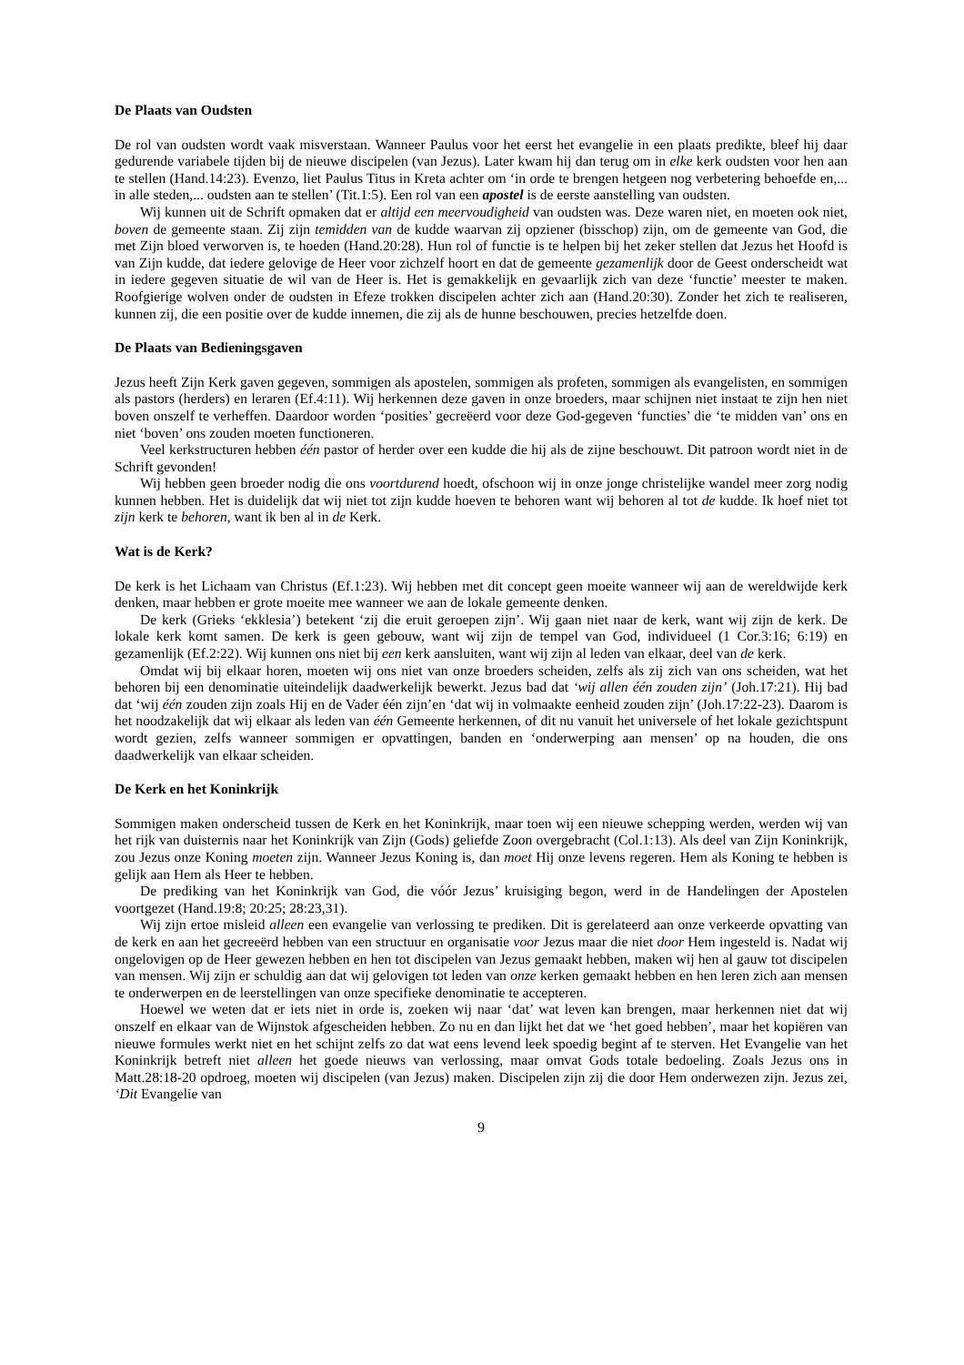De Plaats van Oudsten
De rol van oudsten wordt vaak misverstaan. Wanneer Paulus voor het eerst het evangelie in een plaats predikte, bleef hij daar gedurende variabele tijden bij de nieuwe discipelen (van Jezus). Later kwam hij dan terug om in elke kerk oudsten voor hen aan te stellen (Hand.14:23). Evenzo, liet Paulus Titus in Kreta achter om ‘in orde te brengen hetgeen nog verbetering behoefde en,... in alle steden,... oudsten aan te stellen’ (Tit.1:5). Een rol van een apostel is de eerste aanstelling van oudsten.
Wij kunnen uit de Schrift opmaken dat er altijd een meervoudigheid van oudsten was. Deze waren niet, en moeten ook niet, boven de gemeente staan. Zij zijn temidden van de kudde waarvan zij opziener (bisschop) zijn, om de gemeente van God, die met Zijn bloed verworven is, te hoeden (Hand.20:28). Hun rol of functie is te helpen bij het zeker stellen dat Jezus het Hoofd is van Zijn kudde, dat iedere gelovige de Heer voor zichzelf hoort en dat de gemeente gezamenlijk door de Geest onderscheidt wat in iedere gegeven situatie de wil van de Heer is. Het is gemakkelijk en gevaarlijk zich van deze ‘functie’ meester te maken. Roofgierige wolven onder de oudsten in Efeze trokken discipelen achter zich aan (Hand.20:30). Zonder het zich te realiseren, kunnen zij, die een positie over de kudde innemen, die zij als de hunne beschouwen, precies hetzelfde doen.
De Plaats van Bedieningsgaven
Jezus heeft Zijn Kerk gaven gegeven, sommigen als apostelen, sommigen als profeten, sommigen als evangelisten, en sommigen als pastors (herders) en leraren (Ef.4:11). Wij herkennen deze gaven in onze broeders, maar schijnen niet instaat te zijn hen niet boven onszelf te verheffen. Daardoor worden ‘posities’ gecreëerd voor deze God-gegeven ‘functies’ die ‘te midden van’ ons en niet ‘boven’ ons zouden moeten functioneren.
Veel kerkstructuren hebben één pastor of herder over een kudde die hij als de zijne beschouwt. Dit patroon wordt niet in de Schrift gevonden!
Wij hebben geen broeder nodig die ons voortdurend hoedt, ofschoon wij in onze jonge christelijke wandel meer zorg nodig kunnen hebben. Het is duidelijk dat wij niet tot zijn kudde hoeven te behoren want wij behoren al tot de kudde. Ik hoef niet tot zijn kerk te behoren, want ik ben al in de Kerk.
Wat is de Kerk?
De kerk is het Lichaam van Christus (Ef.1:23). Wij hebben met dit concept geen moeite wanneer wij aan de wereldwijde kerk denken, maar hebben er grote moeite mee wanneer we aan de lokale gemeente denken.
De kerk (Grieks ‘ekklesia’) betekent ‘zij die eruit geroepen zijn’. Wij gaan niet naar de kerk, want wij zijn de kerk. De lokale kerk komt samen. De kerk is geen gebouw, want wij zijn de tempel van God, individueel (1 Cor.3:16; 6:19) en gezamenlijk (Ef.2:22). Wij kunnen ons niet bij een kerk aansluiten, want wij zijn al leden van elkaar, deel van de kerk.
Omdat wij bij elkaar horen, moeten wij ons niet van onze broeders scheiden, zelfs als zij zich van ons scheiden, wat het behoren bij een denominatie uiteindelijk daadwerkelijk bewerkt. Jezus bad dat ‘wij allen één zouden zijn’ (Joh.17:21). Hij bad dat ‘wij één zouden zijn zoals Hij en de Vader één zijn’en ‘dat wij in volmaakte eenheid zouden zijn’ (Joh.17:22-23). Daarom is het noodzakelijk dat wij elkaar als leden van één Gemeente herkennen, of dit nu vanuit het universele of het lokale gezichtspunt wordt gezien, zelfs wanneer sommigen er opvattingen, banden en ‘onderwerping aan mensen’ op na houden, die ons daadwerkelijk van elkaar scheiden.
De Kerk en het Koninkrijk
Sommigen maken onderscheid tussen de Kerk en het Koninkrijk, maar toen wij een nieuwe schepping werden, werden wij van het rijk van duisternis naar het Koninkrijk van Zijn (Gods) geliefde Zoon overgebracht (Col.1:13). Als deel van Zijn Koninkrijk, zou Jezus onze Koning moeten zijn. Wanneer Jezus Koning is, dan moet Hij onze levens regeren. Hem als Koning te hebben is gelijk aan Hem als Heer te hebben.
De prediking van het Koninkrijk van God, die vóór Jezus’ kruisiging begon, werd in de Handelingen der Apostelen voortgezet (Hand.19:8; 20:25; 28:23,31).
Wij zijn ertoe misleid alleen een evangelie van verlossing te prediken. Dit is gerelateerd aan onze verkeerde opvatting van de kerk en aan het gecreeërd hebben van een structuur en organisatie voor Jezus maar die niet door Hem ingesteld is. Nadat wij ongelovigen op de Heer gewezen hebben en hen tot discipelen van Jezus gemaakt hebben, maken wij hen al gauw tot discipelen van mensen. Wij zijn er schuldig aan dat wij gelovigen tot leden van onze kerken gemaakt hebben en hen leren zich aan mensen te onderwerpen en de leerstellingen van onze specifieke denominatie te accepteren.
Hoewel we weten dat er iets niet in orde is, zoeken wij naar ‘dat’ wat leven kan brengen, maar herkennen niet dat wij onszelf en elkaar van de Wijnstok afgescheiden hebben. Zo nu en dan lijkt het dat we ‘het goed hebben’, maar het kopiëren van nieuwe formules werkt niet en het schijnt zelfs zo dat wat eens levend leek spoedig begint af te sterven. Het Evangelie van het Koninkrijk betreft niet alleen het goede nieuws van verlossing, maar omvat Gods totale bedoeling. Zoals Jezus ons in Matt.28:18-20 opdroeg, moeten wij discipelen (van Jezus) maken. Discipelen zijn zij die door Hem onderwezen zijn. Jezus zei, ‘Dit Evangelie van
9